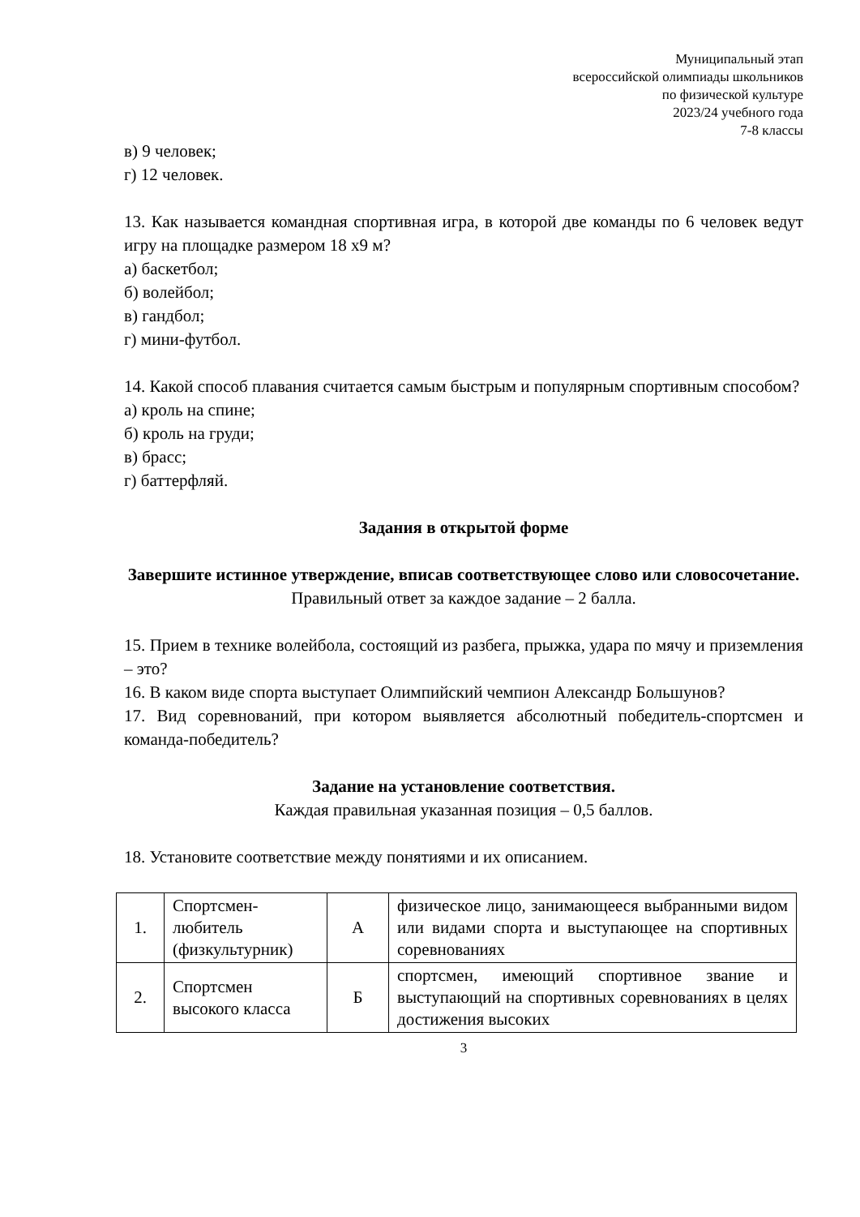Муниципальный этап
всероссийской олимпиады школьников
по физической культуре
2023/24 учебного года
7-8 классы
в) 9 человек;
г) 12 человек.
13. Как называется командная спортивная игра, в которой две команды по 6 человек ведут игру на площадке размером 18 х9 м?
а) баскетбол;
б) волейбол;
в) гандбол;
г) мини-футбол.
14. Какой способ плавания считается самым быстрым и популярным спортивным способом?
а) кроль на спине;
б) кроль на груди;
в) брасс;
г) баттерфляй.
Задания в открытой форме
Завершите истинное утверждение, вписав соответствующее слово или словосочетание.
Правильный ответ за каждое задание – 2 балла.
15. Прием в технике волейбола, состоящий из разбега, прыжка, удара по мячу и приземления – это?
16. В каком виде спорта выступает Олимпийский чемпион Александр Большунов?
17. Вид соревнований, при котором выявляется абсолютный победитель-спортсмен и команда-победитель?
Задание на установление соответствия.
Каждая правильная указанная позиция – 0,5 баллов.
18. Установите соответствие между понятиями и их описанием.
| 1. | Спортсмен-любитель (физкультурник) | А | физическое лицо, занимающееся выбранными видом или видами спорта и выступающее на спортивных соревнованиях |
| 2. | Спортсмен высокого класса | Б | спортсмен, имеющий спортивное звание и выступающий на спортивных соревнованиях в целях достижения высоких |
3